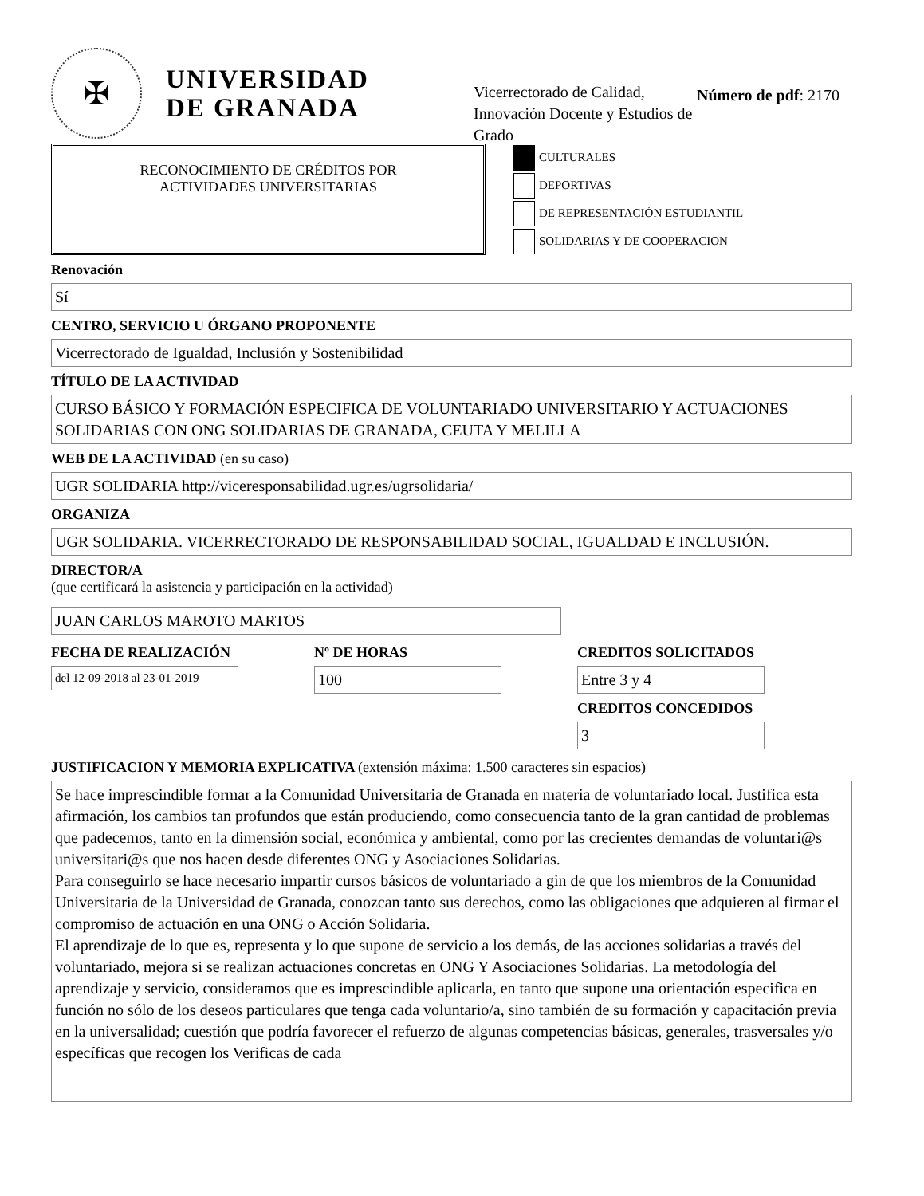✠
UNIVERSIDAD
DE GRANADA
Vicerrectorado de Calidad, Innovación Docente y Estudios de Grado
Número de pdf: 2170
RECONOCIMIENTO DE CRÉDITOS POR
ACTIVIDADES UNIVERSITARIAS
CULTURALES
DEPORTIVAS
DE REPRESENTACIÓN ESTUDIANTIL
SOLIDARIAS Y DE COOPERACION
Renovación
Sí
CENTRO, SERVICIO U ÓRGANO PROPONENTE
Vicerrectorado de Igualdad, Inclusión y Sostenibilidad
TÍTULO DE LA ACTIVIDAD
CURSO BÁSICO Y FORMACIÓN ESPECIFICA DE VOLUNTARIADO UNIVERSITARIO Y ACTUACIONES SOLIDARIAS CON ONG SOLIDARIAS DE GRANADA, CEUTA Y MELILLA
WEB DE LA ACTIVIDAD (en su caso)
UGR SOLIDARIA http://viceresponsabilidad.ugr.es/ugrsolidaria/
ORGANIZA
UGR SOLIDARIA. VICERRECTORADO DE RESPONSABILIDAD SOCIAL, IGUALDAD E INCLUSIÓN.
DIRECTOR/A
(que certificará la asistencia y participación en la actividad)
JUAN CARLOS MAROTO MARTOS
FECHA DE REALIZACIÓN
del 12-09-2018 al 23-01-2019
Nº DE HORAS
100
CREDITOS SOLICITADOS
Entre 3 y 4
CREDITOS CONCEDIDOS
3
JUSTIFICACION Y MEMORIA EXPLICATIVA (extensión máxima: 1.500 caracteres sin espacios)
Se hace imprescindible formar a la Comunidad Universitaria de Granada en materia de voluntariado local. Justifica esta afirmación, los cambios tan profundos que están produciendo, como consecuencia tanto de la gran cantidad de problemas que padecemos, tanto en la dimensión social, económica y ambiental, como por las crecientes demandas de voluntari@s universitari@s que nos hacen desde diferentes ONG y Asociaciones Solidarias.
Para conseguirlo se hace necesario impartir cursos básicos de voluntariado a gin de que los miembros de la Comunidad Universitaria de la Universidad de Granada, conozcan tanto sus derechos, como las obligaciones que adquieren al firmar el compromiso de actuación en una ONG o Acción Solidaria.
El aprendizaje de lo que es, representa y lo que supone de servicio a los demás, de las acciones solidarias a través del voluntariado, mejora si se realizan actuaciones concretas en ONG Y Asociaciones Solidarias. La metodología del aprendizaje y servicio, consideramos que es imprescindible aplicarla, en tanto que supone una orientación especifica en función no sólo de los deseos particulares que tenga cada voluntario/a, sino también de su formación y capacitación previa en la universalidad; cuestión que podría favorecer el refuerzo de algunas competencias básicas, generales, trasversales y/o específicas que recogen los Verificas de cada